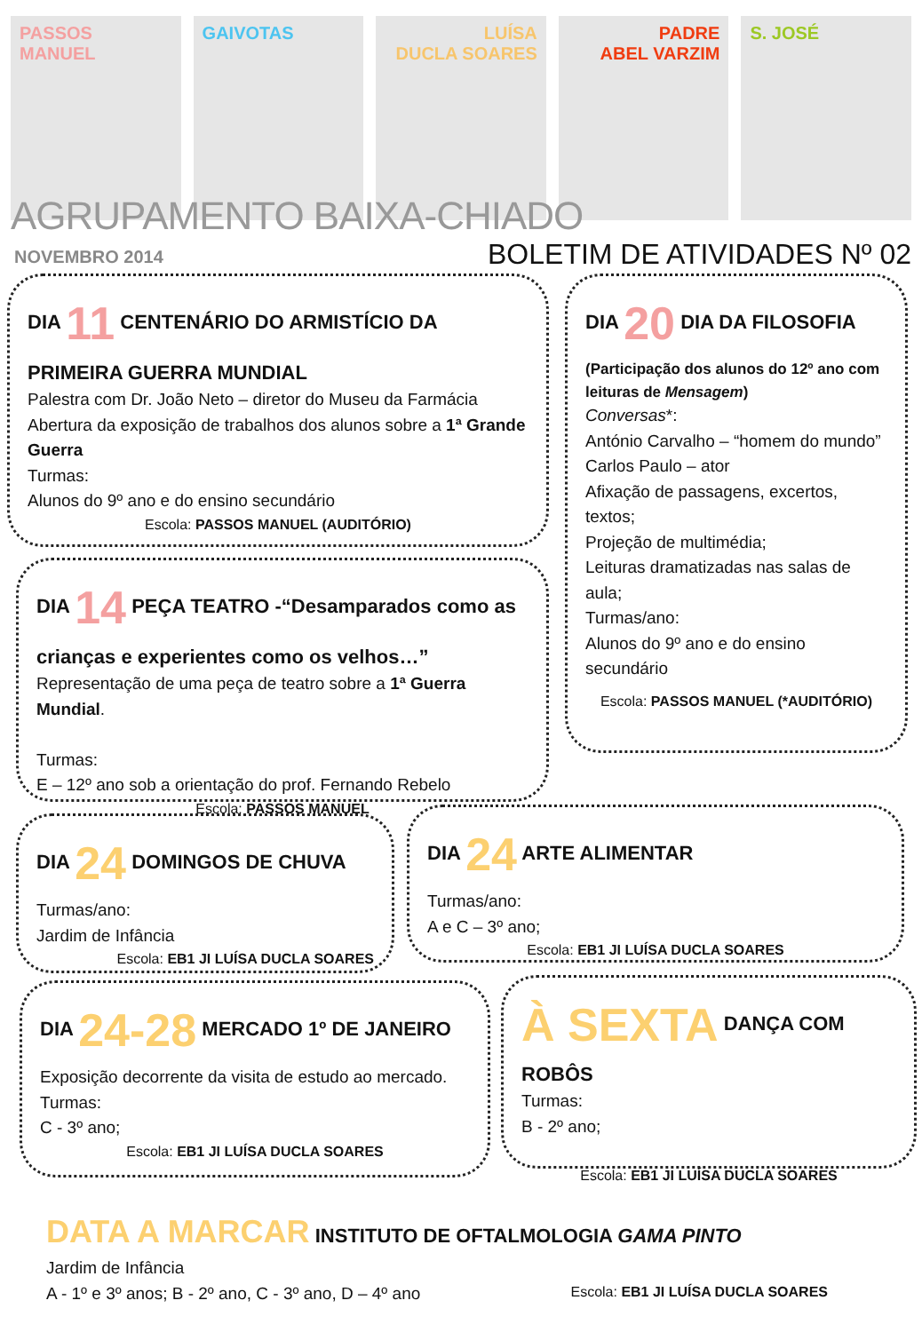PASSOS MANUEL GAIVOTAS LUÍSA
DUCLA SOARES
PADRE
ABEL VARZIM
S. JOSÉ
AGRUPAMENTO BAIXA-CHIADO
NOVEMBRO 2014 BOLETIM DE ATIVIDADES Nº 02
DIA 11 CENTENÁRIO DO ARMISTÍCIO DA PRIMEIRA GUERRA MUNDIAL
Palestra com Dr. João Neto – diretor do Museu da Farmácia
Abertura da exposição de trabalhos dos alunos sobre a 1ª Grande Guerra
Turmas:
Alunos do 9º ano e do ensino secundário
Escola: PASSOS MANUEL (AUDITÓRIO)
DIA 20 DIA DA FILOSOFIA
(Participação dos alunos do 12º ano com leituras de Mensagem)
Conversas*:
António Carvalho – “homem do mundo”
Carlos Paulo – ator
Afixação de passagens, excertos, textos;
Projeção de multimédia;
Leituras dramatizadas nas salas de aula;
Turmas/ano:
Alunos do 9º ano e do ensino secundário
Escola: PASSOS MANUEL (*AUDITÓRIO)
DIA 14 PEÇA TEATRO -“Desamparados como as crianças e experientes como os velhos…”
Representação de uma peça de teatro sobre a 1ª Guerra Mundial.
Turmas:
E – 12º ano sob a orientação do prof. Fernando Rebelo
Escola: PASSOS MANUEL
DIA 24 DOMINGOS DE CHUVA
Turmas/ano:
Jardim de Infância
Escola: EB1 JI LUÍSA DUCLA SOARES
DIA 24 ARTE ALIMENTAR
Turmas/ano:
A e C – 3º ano;
Escola: EB1 JI LUÍSA DUCLA SOARES
DIA 24-28 MERCADO 1º DE JANEIRO
Exposição decorrente da visita de estudo ao mercado.
Turmas:
C - 3º ano;
Escola: EB1 JI LUÍSA DUCLA SOARES
À SEXTA DANÇA COM ROBÔS
Turmas:
B - 2º ano;
Escola: EB1 JI LUÍSA DUCLA SOARES
DATA A MARCAR INSTITUTO DE OFTALMOLOGIA GAMA PINTO
Jardim de Infância
A - 1º e 3º anos; B - 2º ano, C - 3º ano, D – 4º ano Escola: EB1 JI LUÍSA DUCLA SOARES